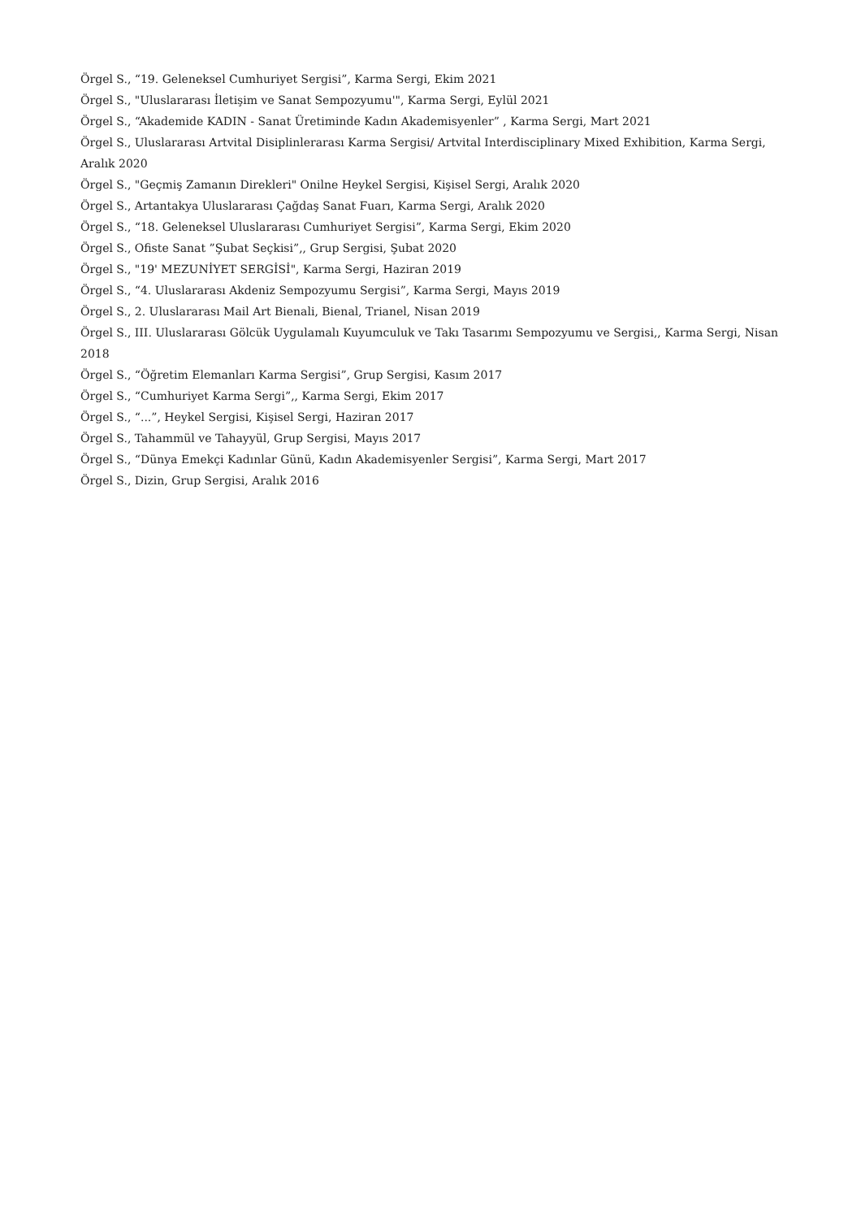Örgel S., “19. Geleneksel Cumhuriyet Sergisi”, Karma Sergi, Ekim 2021
Örgel S., "Uluslararası İletişim ve Sanat Sempozyumu'", Karma Sergi, Eylül 2021
Örgel S., “Akademide KADIN - Sanat Üretiminde Kadın Akademisyenler” , Karma Sergi, Mart 2021
Örgel S., Uluslararası Artvital Disiplinlerarası Karma Sergisi/ Artvital Interdisciplinary Mixed Exhibition, Karma Sergi, Aralık 2020
Örgel S., "Geçmiş Zamanın Direkleri" Onilne Heykel Sergisi, Kişisel Sergi, Aralık 2020
Örgel S., Artantakya Uluslararası Çağdaş Sanat Fuarı, Karma Sergi, Aralık 2020
Örgel S., “18. Geleneksel Uluslararası Cumhuriyet Sergisi”, Karma Sergi, Ekim 2020
Örgel S., Ofiste Sanat ”Şubat Seçkisi”,, Grup Sergisi, Şubat 2020
Örgel S., "19' MEZUNİYET SERGİSİ", Karma Sergi, Haziran 2019
Örgel S., “4. Uluslararası Akdeniz Sempozyumu Sergisi”, Karma Sergi, Mayıs 2019
Örgel S., 2. Uluslararası Mail Art Bienali, Bienal, Trianel, Nisan 2019
Örgel S., III. Uluslararası Gölcük Uygulamalı Kuyumculuk ve Takı Tasarımı Sempozyumu ve Sergisi,, Karma Sergi, Nisan 2018
Örgel S., “Öğretim Elemanları Karma Sergisi”, Grup Sergisi, Kasım 2017
Örgel S., “Cumhuriyet Karma Sergi”,, Karma Sergi, Ekim 2017
Örgel S., “...”, Heykel Sergisi, Kişisel Sergi, Haziran 2017
Örgel S., Tahammül ve Tahayyül, Grup Sergisi, Mayıs 2017
Örgel S., “Dünya Emekçi Kadınlar Günü, Kadın Akademisyenler Sergisi”, Karma Sergi, Mart 2017
Örgel S., Dizin, Grup Sergisi, Aralık 2016